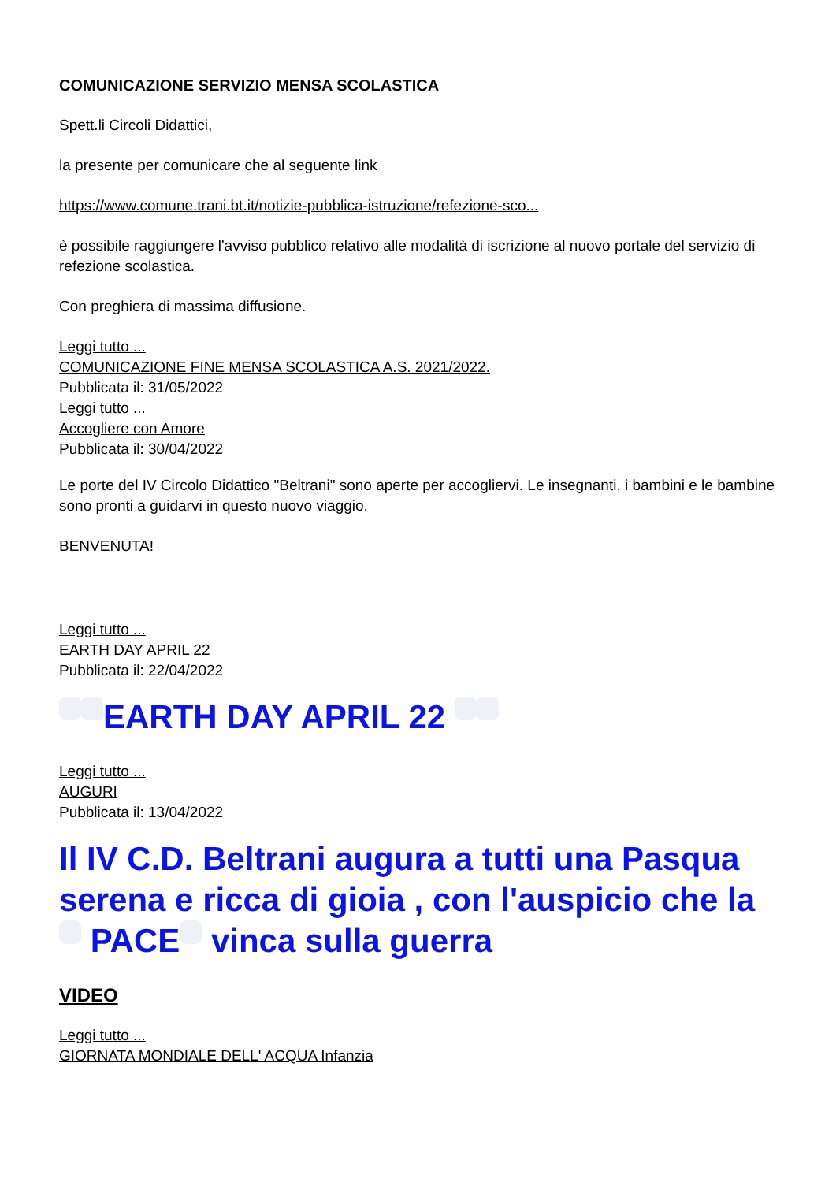COMUNICAZIONE SERVIZIO MENSA SCOLASTICA
Spett.li Circoli Didattici,
la presente per comunicare che al seguente link
https://www.comune.trani.bt.it/notizie-pubblica-istruzione/refezione-sco...
è possibile raggiungere l'avviso pubblico relativo alle modalità di iscrizione al nuovo portale del servizio di refezione scolastica.
Con preghiera di massima diffusione.
Leggi tutto ...
COMUNICAZIONE FINE MENSA SCOLASTICA A.S. 2021/2022.
Pubblicata il: 31/05/2022
Leggi tutto ...
Accogliere con Amore
Pubblicata il: 30/04/2022
Le porte del IV Circolo Didattico "Beltrani" sono aperte per accogliervi. Le insegnanti, i bambini e le bambine sono pronti a guidarvi in questo nuovo viaggio.
BENVENUTA!
Leggi tutto ...
EARTH DAY APRIL 22
Pubblicata il: 22/04/2022
EARTH DAY APRIL 22
Leggi tutto ...
AUGURI
Pubblicata il: 13/04/2022
Il IV C.D. Beltrani augura a tutti una Pasqua serena e ricca di gioia , con l'auspicio che la PACE vinca sulla guerra
VIDEO
Leggi tutto ...
GIORNATA MONDIALE DELL' ACQUA Infanzia